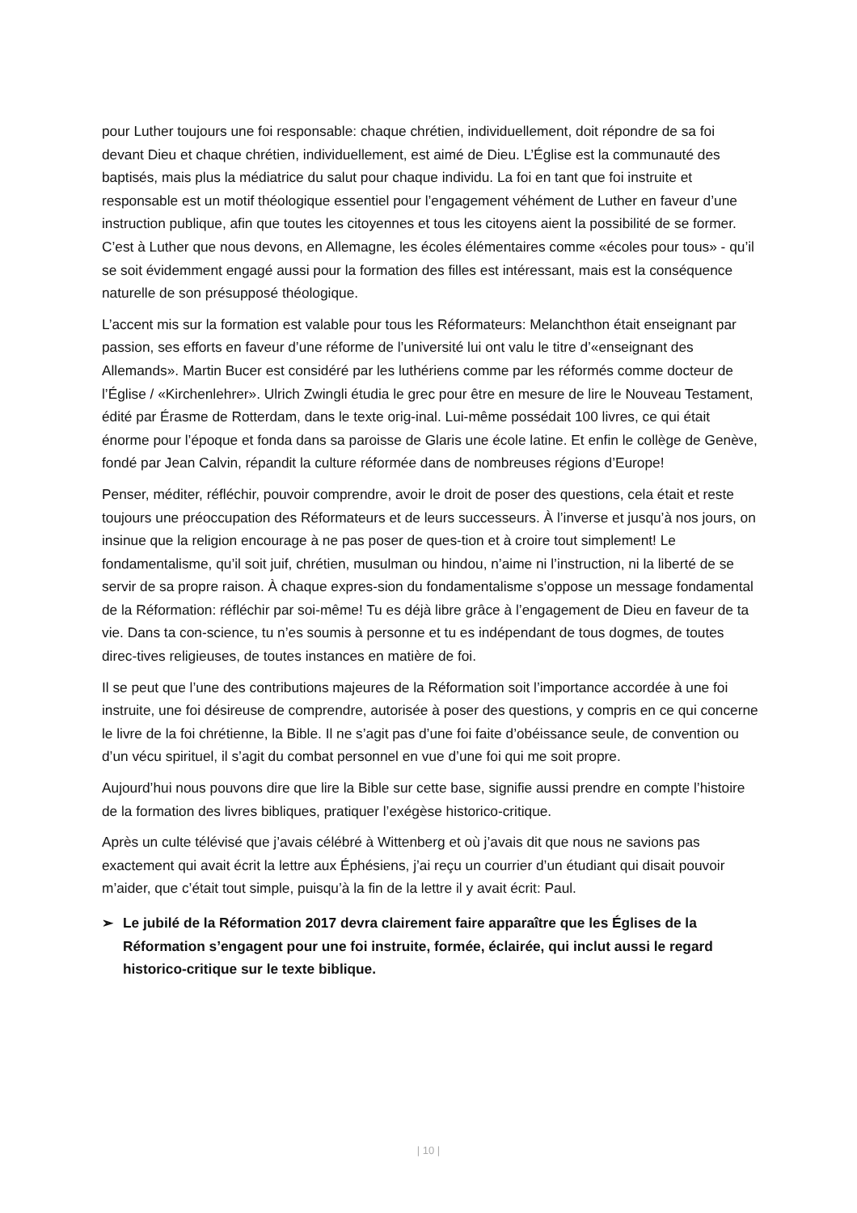pour Luther toujours une foi responsable: chaque chrétien, individuellement, doit répondre de sa foi devant Dieu et chaque chrétien, individuellement, est aimé de Dieu. L’Église est la communauté des baptisés, mais plus la médiatrice du salut pour chaque individu. La foi en tant que foi instruite et responsable est un motif théologique essentiel pour l’engagement véhément de Luther en faveur d’une instruction publique, afin que toutes les citoyennes et tous les citoyens aient la possibilité de se former. C’est à Luther que nous devons, en Allemagne, les écoles élémentaires comme «écoles pour tous» - qu’il se soit évidemment engagé aussi pour la formation des filles est intéressant, mais est la conséquence naturelle de son présupposé théologique.
L’accent mis sur la formation est valable pour tous les Réformateurs: Melanchthon était enseignant par passion, ses efforts en faveur d’une réforme de l’université lui ont valu le titre d’«enseignant des Allemands». Martin Bucer est considéré par les luthériens comme par les réformés comme docteur de l’Église / «Kirchenlehrer». Ulrich Zwingli étudia le grec pour être en mesure de lire le Nouveau Testament, édité par Érasme de Rotterdam, dans le texte orig-inal. Lui-même possédait 100 livres, ce qui était énorme pour l’époque et fonda dans sa paroisse de Glaris une école latine. Et enfin le collège de Genève, fondé par Jean Calvin, répandit la culture réformée dans de nombreuses régions d’Europe!
Penser, méditer, réfléchir, pouvoir comprendre, avoir le droit de poser des questions, cela était et reste toujours une préoccupation des Réformateurs et de leurs successeurs. À l’inverse et jusqu’à nos jours, on insinue que la religion encourage à ne pas poser de ques-tion et à croire tout simplement! Le fondamentalisme, qu’il soit juif, chrétien, musulman ou hindou, n’aime ni l’instruction, ni la liberté de se servir de sa propre raison. À chaque expres-sion du fondamentalisme s’oppose un message fondamental de la Réformation: réfléchir par soi-même! Tu es déjà libre grâce à l’engagement de Dieu en faveur de ta vie. Dans ta con-science, tu n’es soumis à personne et tu es indépendant de tous dogmes, de toutes direc-tives religieuses, de toutes instances en matière de foi.
Il se peut que l’une des contributions majeures de la Réformation soit l’importance accordée à une foi instruite, une foi désireuse de comprendre, autorisée à poser des questions, y compris en ce qui concerne le livre de la foi chrétienne, la Bible. Il ne s’agit pas d’une foi faite d’obéissance seule, de convention ou d’un vécu spirituel, il s’agit du combat personnel en vue d’une foi qui me soit propre.
Aujourd’hui nous pouvons dire que lire la Bible sur cette base, signifie aussi prendre en compte l’histoire de la formation des livres bibliques, pratiquer l’exégèse historico-critique.
Après un culte télévisé que j’avais célébré à Wittenberg et où j’avais dit que nous ne savions pas exactement qui avait écrit la lettre aux Éphésiens, j’ai reçu un courrier d’un étudiant qui disait pouvoir m’aider, que c’était tout simple, puisqu’à la fin de la lettre il y avait écrit: Paul.
➢ Le jubilé de la Réformation 2017 devra clairement faire apparaître que les Églises de la Réformation s’engagent pour une foi instruite, formée, éclairée, qui inclut aussi le regard historico-critique sur le texte biblique.
| 10 |